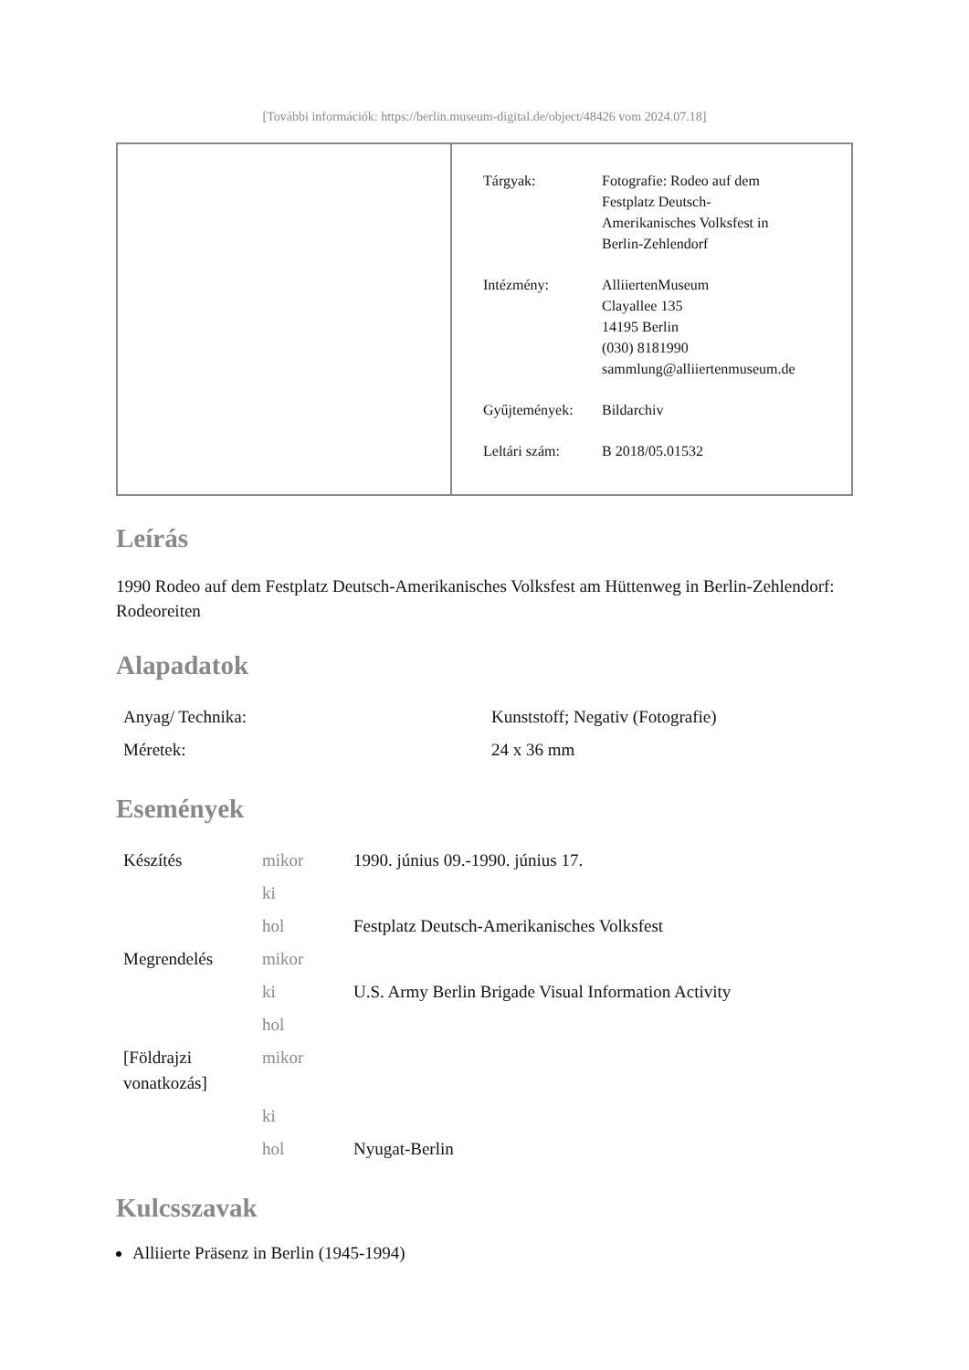[További információk: https://berlin.museum-digital.de/object/48426 vom 2024.07.18]
| Tárgyak: | Fotografie: Rodeo auf dem Festplatz Deutsch- Amerikanisches Volksfest in Berlin-Zehlendorf |
| Intézmény: | AlliiertenMuseum Clayallee 135 14195 Berlin (030) 8181990 sammlung@alliiertenmuseum.de |
| Gyűjtemények: | Bildarchiv |
| Leltári szám: | B 2018/05.01532 |
Leírás
1990 Rodeo auf dem Festplatz Deutsch-Amerikanisches Volksfest am Hüttenweg in Berlin-Zehlendorf: Rodeoreiten
Alapadatok
| Anyag/ Technika: | Kunststoff; Negativ (Fotografie) |
| Méretek: | 24 x 36 mm |
Események
| Készítés | mikor | 1990. június 09.-1990. június 17. |
| | ki | |
| | hol | Festplatz Deutsch-Amerikanisches Volksfest |
| Megrendelés | mikor | |
| | ki | U.S. Army Berlin Brigade Visual Information Activity |
| | hol | |
| [Földrajzi vonatkozás] | mikor | |
| | ki | |
| | hol | Nyugat-Berlin |
Kulcsszavak
Alliierte Präsenz in Berlin (1945-1994)